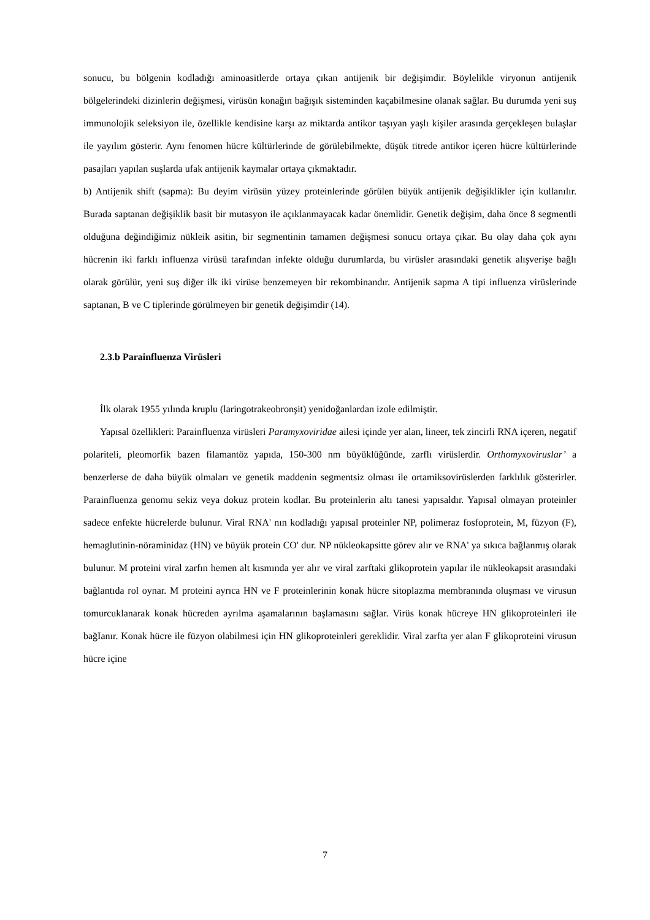sonucu, bu bölgenin kodladığı aminoasitlerde ortaya çıkan antijenik bir değişimdir. Böylelikle viryonun antijenik bölgelerindeki dizinlerin değişmesi, virüsün konağın bağışık sisteminden kaçabilmesine olanak sağlar. Bu durumda yeni suş immunolojik seleksiyon ile, özellikle kendisine karşı az miktarda antikor taşıyan yaşlı kişiler arasında gerçekleşen bulaşlar ile yayılım gösterir. Aynı fenomen hücre kültürlerinde de görülebilmekte, düşük titrede antikor içeren hücre kültürlerinde pasajları yapılan suşlarda ufak antijenik kaymalar ortaya çıkmaktadır.
b) Antijenik shift (sapma): Bu deyim virüsün yüzey proteinlerinde görülen büyük antijenik değişiklikler için kullanılır. Burada saptanan değişiklik basit bir mutasyon ile açıklanmayacak kadar önemlidir. Genetik değişim, daha önce 8 segmentli olduğuna değindiğimiz nükleik asitin, bir segmentinin tamamen değişmesi sonucu ortaya çıkar. Bu olay daha çok aynı hücrenin iki farklı influenza virüsü tarafından infekte olduğu durumlarda, bu virüsler arasındaki genetik alışverişe bağlı olarak görülür, yeni suş diğer ilk iki virüse benzemeyen bir rekombinandır. Antijenik sapma A tipi influenza virüslerinde saptanan, B ve C tiplerinde görülmeyen bir genetik değişimdir (14).
2.3.b Parainfluenza Virüsleri
İlk olarak 1955 yılında kruplu (laringotrakeobronşit) yenidoğanlardan izole edilmiştir.
Yapısal özellikleri: Parainfluenza virüsleri Paramyxoviridae ailesi içinde yer alan, lineer, tek zincirli RNA içeren, negatif polariteli, pleomorfik bazen filamantöz yapıda, 150-300 nm büyüklüğünde, zarflı virüslerdir. Orthomyxoviruslar’ a benzerlerse de daha büyük olmaları ve genetik maddenin segmentsiz olması ile ortamiksovirüslerden farklılık gösterirler. Parainfluenza genomu sekiz veya dokuz protein kodlar. Bu proteinlerin altı tanesi yapısaldır. Yapısal olmayan proteinler sadece enfekte hücrelerde bulunur. Viral RNA' nın kodladığı yapısal proteinler NP, polimeraz fosfoprotein, M, füzyon (F), hemaglutinin-nöraminidaz (HN) ve büyük protein CO' dur. NP nükleokapsitte görev alır ve RNA' ya sıkıca bağlanmış olarak bulunur. M proteini viral zarfın hemen alt kısmında yer alır ve viral zarftaki glikoprotein yapılar ile nükleokapsit arasındaki bağlantıda rol oynar. M proteini ayrıca HN ve F proteinlerinin konak hücre sitoplazma membranında oluşması ve virusun tomurcuklanarak konak hücreden ayrılma aşamalarının başlamasını sağlar. Virüs konak hücreye HN glikoproteinleri ile bağIanır. Konak hücre ile füzyon olabilmesi için HN glikoproteinleri gereklidir. Viral zarfta yer alan F glikoproteini virusun hücre içine
7